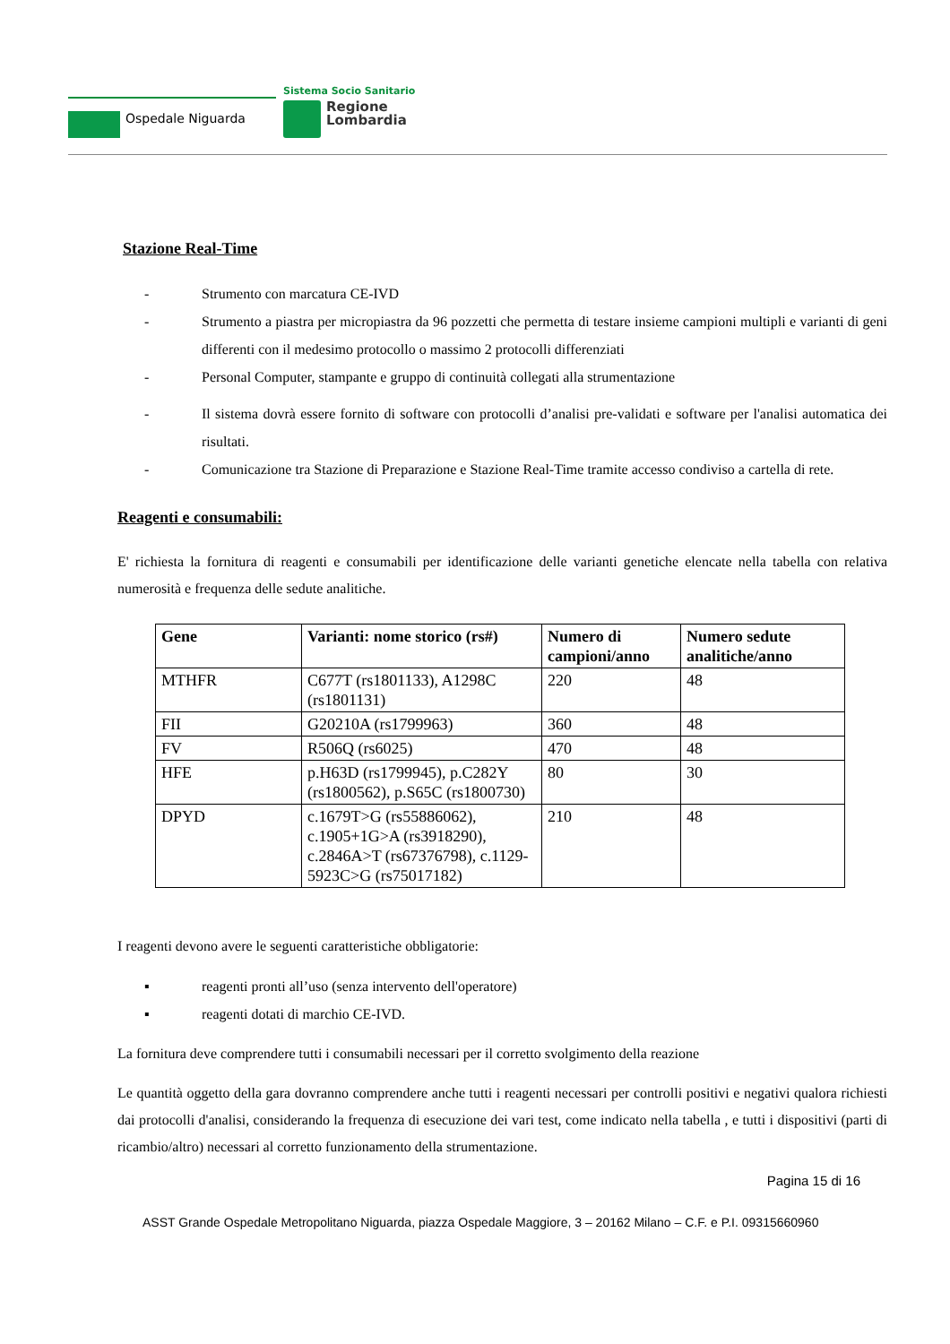Ospedale Niguarda
Sistema Socio Sanitario
Regione
Lombardia
Stazione Real-Time
- Strumento con marcatura CE-IVD
- Strumento a piastra per micropiastra da 96 pozzetti che permetta di testare insieme campioni multipli e varianti di geni differenti con il medesimo protocollo o massimo 2 protocolli differenziati
- Personal Computer, stampante e gruppo di continuità collegati alla strumentazione
- Il sistema dovrà essere fornito di software con protocolli d’analisi pre-validati e software per l'analisi automatica dei risultati.
- Comunicazione tra Stazione di Preparazione e Stazione Real-Time tramite accesso condiviso a cartella di rete.
Reagenti e consumabili:
E' richiesta la fornitura di reagenti e consumabili per identificazione delle varianti genetiche elencate nella tabella con relativa numerosità e frequenza delle sedute analitiche.
| Gene | Varianti: nome storico (rs#) | Numero di campioni/anno | Numero sedute analitiche/anno |
| --- | --- | --- | --- |
| MTHFR | C677T (rs1801133), A1298C (rs1801131) | 220 | 48 |
| FII | G20210A (rs1799963) | 360 | 48 |
| FV | R506Q (rs6025) | 470 | 48 |
| HFE | p.H63D (rs1799945), p.C282Y (rs1800562), p.S65C (rs1800730) | 80 | 30 |
| DPYD | c.1679T>G (rs55886062), c.1905+1G>A (rs3918290), c.2846A>T (rs67376798), c.1129-5923C>G (rs75017182) | 210 | 48 |
I reagenti devono avere le seguenti caratteristiche obbligatorie:
▪ reagenti pronti all’uso (senza intervento dell'operatore)
▪ reagenti dotati di marchio CE-IVD.
La fornitura deve comprendere tutti i consumabili necessari per il corretto svolgimento della reazione
Le quantità oggetto della gara dovranno comprendere anche tutti i reagenti necessari per controlli positivi e negativi qualora richiesti dai protocolli d'analisi, considerando la frequenza di esecuzione dei vari test, come indicato nella tabella , e tutti i dispositivi (parti di ricambio/altro) necessari al corretto funzionamento della strumentazione.
Pagina 15 di 16
ASST Grande Ospedale Metropolitano Niguarda, piazza Ospedale Maggiore, 3 – 20162 Milano – C.F. e P.I. 09315660960